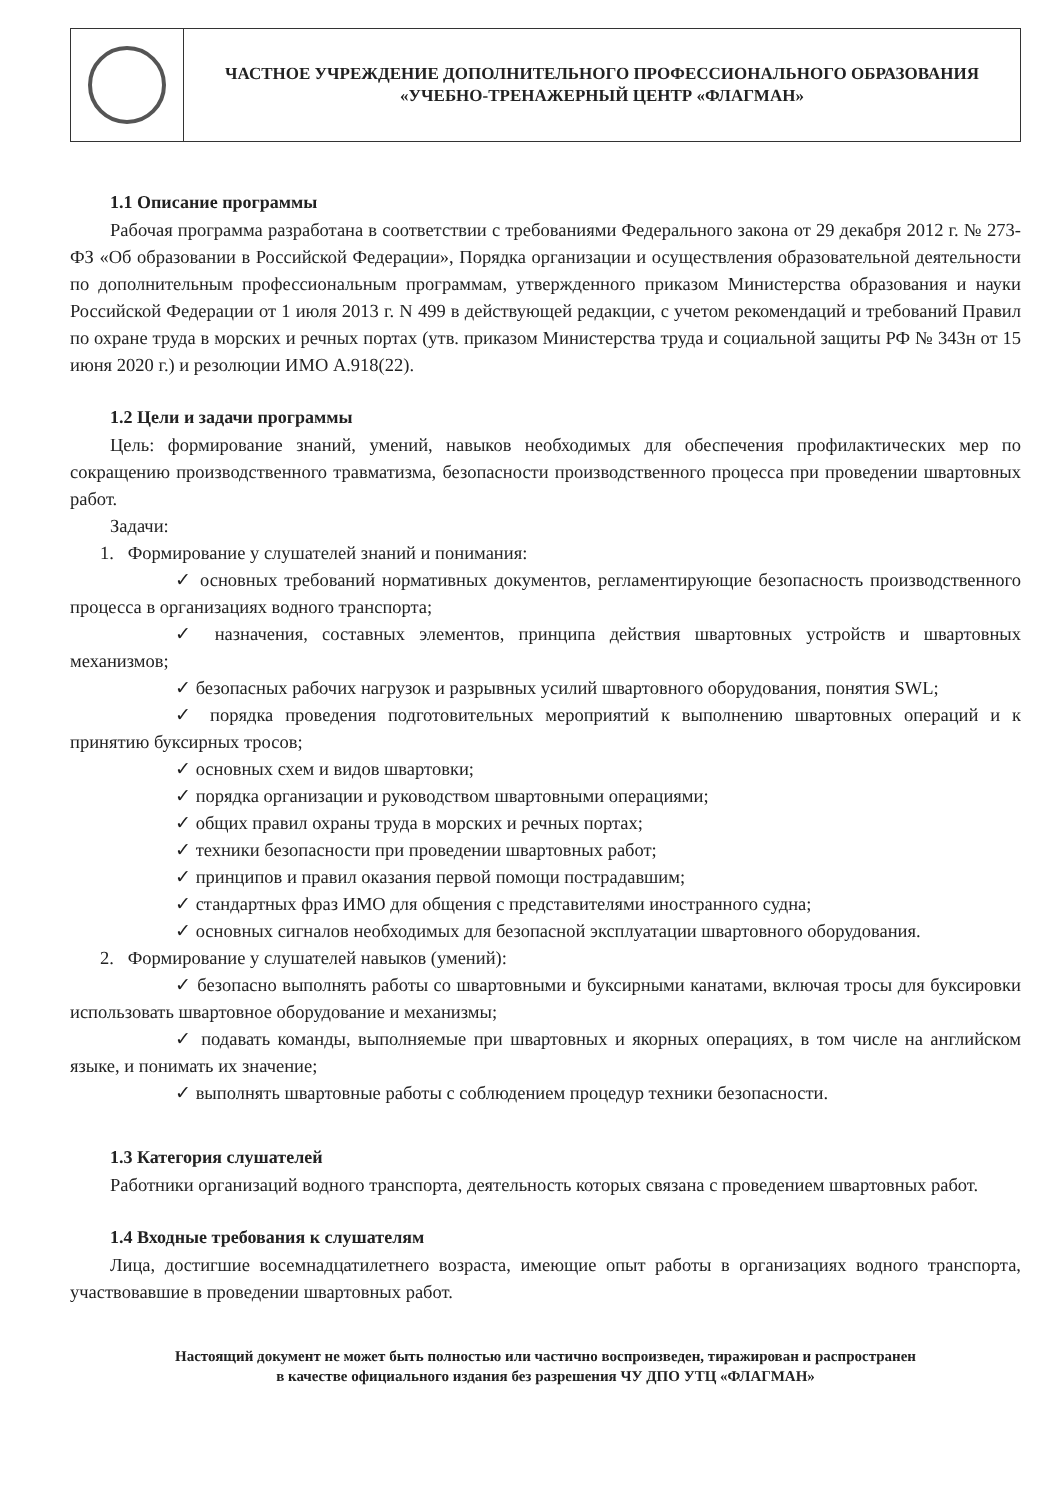ЧАСТНОЕ УЧРЕЖДЕНИЕ ДОПОЛНИТЕЛЬНОГО ПРОФЕССИОНАЛЬНОГО ОБРАЗОВАНИЯ
«УЧЕБНО-ТРЕНАЖЕРНЫЙ ЦЕНТР «ФЛАГМАН»
1.1 Описание программы
Рабочая программа разработана в соответствии с требованиями Федерального закона от 29 декабря 2012 г. № 273-ФЗ «Об образовании в Российской Федерации», Порядка организации и осуществления образовательной деятельности по дополнительным профессиональным программам, утвержденного приказом Министерства образования и науки Российской Федерации от 1 июля 2013 г. N 499 в действующей редакции, с учетом рекомендаций и требований Правил по охране труда в морских и речных портах (утв. приказом Министерства труда и социальной защиты РФ № 343н от 15 июня 2020 г.) и резолюции ИМО А.918(22).
1.2 Цели и задачи программы
Цель: формирование знаний, умений, навыков необходимых для обеспечения профилактических мер по сокращению производственного травматизма, безопасности производственного процесса при проведении швартовных работ.
Задачи:
1. Формирование у слушателей знаний и понимания:
✓ основных требований нормативных документов, регламентирующие безопасность производственного процесса в организациях водного транспорта;
✓ назначения, составных элементов, принципа действия швартовных устройств и швартовных механизмов;
✓ безопасных рабочих нагрузок и разрывных усилий швартовного оборудования, понятия SWL;
✓ порядка проведения подготовительных мероприятий к выполнению швартовных операций и к принятию буксирных тросов;
✓ основных схем и видов швартовки;
✓ порядка организации и руководством швартовными операциями;
✓ общих правил охраны труда в морских и речных портах;
✓ техники безопасности при проведении швартовных работ;
✓ принципов и правил оказания первой помощи пострадавшим;
✓ стандартных фраз ИМО для общения с представителями иностранного судна;
✓ основных сигналов необходимых для безопасной эксплуатации швартовного оборудования.
2. Формирование у слушателей навыков (умений):
✓ безопасно выполнять работы со швартовными и буксирными канатами, включая тросы для буксировки использовать швартовное оборудование и механизмы;
✓ подавать команды, выполняемые при швартовных и якорных операциях, в том числе на английском языке, и понимать их значение;
✓ выполнять швартовные работы с соблюдением процедур техники безопасности.
1.3 Категория слушателей
Работники организаций водного транспорта, деятельность которых связана с проведением швартовных работ.
1.4 Входные требования к слушателям
Лица, достигшие восемнадцатилетнего возраста, имеющие опыт работы в организациях водного транспорта, участвовавшие в проведении швартовных работ.
Настоящий документ не может быть полностью или частично воспроизведен, тиражирован и распространен
в качестве официального издания без разрешения ЧУ ДПО УТЦ «ФЛАГМАН»